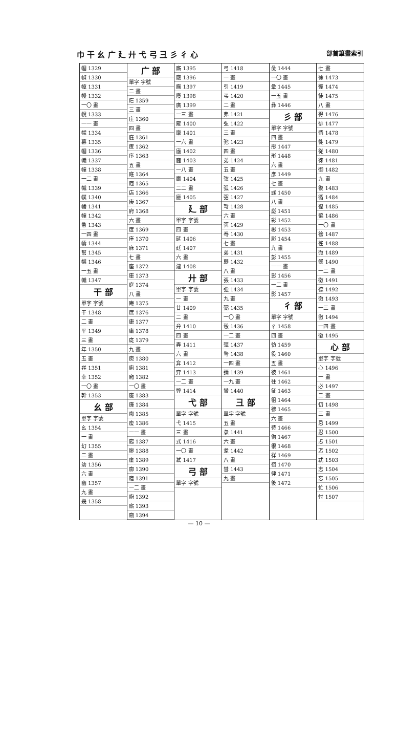巾 干 幺 广 廴 廾 弋 弓 彐 彡 彳 心 部首筆畫索引
| 幗 1329 |
| 幀 1330 |
| 幛 1331 |
| 幔 1332 |
| 一〇 畫 |
| 幌 1333 |
| 一一 畫 |
| 幪 1334 |
| 幕 1335 |
| 幗 1336 |
| 幟 1337 |
| 幢 1338 |
| 一二 畫 |
| 幟 1339 |
| 幞 1340 |
| 幡 1341 |
| 幢 1342 |
| 幣 1343 |
| 一四 畫 |
| 幬 1344 |
| 幫 1345 |
| 幭 1346 |
| 一五 畫 |
| 幟 1347 |
| 干 部 |
| 單字 字號 |
| 干 1348 |
| 二 畫 |
| 平 1349 |
| 三 畫 |
| 年 1350 |
| 五 畫 |
| 幷 1351 |
| 幸 1352 |
| 一〇 畫 |
| 幹 1353 |
| 幺 部 |
| 單字 字號 |
| 幺 1354 |
| 一 畫 |
| 幻 1355 |
| 二 畫 |
| 幼 1356 |
| 六 畫 |
| 幽 1357 |
| 九 畫 |
| 幾 1358 |
| 广 部 |
| 單字 字號 |
| 二 畫 |
| 庀 1359 |
| 三 畫 |
| 庄 1360 |
| 四 畫 |
| 庇 1361 |
| 庋 1362 |
| 序 1363 |
| 五 畫 |
| 底 1364 |
| 庖 1365 |
| 店 1366 |
| 庚 1367 |
| 府 1368 |
| 六 畫 |
| 度 1369 |
| 庠 1370 |
| 庥 1371 |
| 七 畫 |
| 座 1372 |
| 庫 1373 |
| 庭 1374 |
| 八 畫 |
| 庵 1375 |
| 庶 1376 |
| 康 1377 |
| 庸 1378 |
| 庹 1379 |
| 九 畫 |
| 庾 1380 |
| 廁 1381 |
| 廂 1382 |
| 一〇 畫 |
| 廈 1383 |
| 廉 1384 |
| 廓 1385 |
| 廋 1386 |
| 一一 畫 |
| 廏 1387 |
| 廖 1388 |
| 廑 1389 |
| 廓 1390 |
| 廕 1391 |
| 一二 畫 |
| 廚 1392 |
| 廝 1393 |
| 廟 1394 |
| 廝 1395 |
| 廠 1396 |
| 廡 1397 |
| 廢 1398 |
| 廣 1399 |
| 一三 畫 |
| 廨 1400 |
| 廩 1401 |
| 一六 畫 |
| 廬 1402 |
| 廱 1403 |
| 一八 畫 |
| 廳 1404 |
| 二二 畫 |
| 廳 1405 |
| 廴 部 |
| 單字 字號 |
| 四 畫 |
| 延 1406 |
| 廷 1407 |
| 六 畫 |
| 建 1408 |
| 廾 部 |
| 單字 字號 |
| 一 畫 |
| 廿 1409 |
| 二 畫 |
| 弁 1410 |
| 四 畫 |
| 弄 1411 |
| 六 畫 |
| 弇 1412 |
| 弈 1413 |
| 一二 畫 |
| 弊 1414 |
| 弋 部 |
| 單字 字號 |
| 弋 1415 |
| 三 畫 |
| 式 1416 |
| 一〇 畫 |
| 弒 1417 |
| 弓 部 |
| 單字 字號 |
| 弓 1418 |
| 一 畫 |
| 引 1419 |
| 弔 1420 |
| 二 畫 |
| 弗 1421 |
| 弘 1422 |
| 三 畫 |
| 弛 1423 |
| 四 畫 |
| 弟 1424 |
| 五 畫 |
| 弦 1425 |
| 弧 1426 |
| 弨 1427 |
| 弩 1428 |
| 六 畫 |
| 弭 1429 |
| 弮 1430 |
| 七 畫 |
| 弟 1431 |
| 弱 1432 |
| 八 畫 |
| 張 1433 |
| 強 1434 |
| 九 畫 |
| 弼 1435 |
| 一〇 畫 |
| 彀 1436 |
| 一二 畫 |
| 彈 1437 |
| 彆 1438 |
| 一四 畫 |
| 彌 1439 |
| 一九 畫 |
| 彎 1440 |
| 彐 部 |
| 單字 字號 |
| 五 畫 |
| 彔 1441 |
| 六 畫 |
| 彖 1442 |
| 八 畫 |
| 彗 1443 |
| 九 畫 |
| 彘 1444 |
| 一〇 畫 |
| 彙 1445 |
| 一五 畫 |
| 彝 1446 |
| 彡 部 |
| 單字 字號 |
| 四 畫 |
| 彤 1447 |
| 形 1448 |
| 六 畫 |
| 彥 1449 |
| 七 畫 |
| 彧 1450 |
| 八 畫 |
| 彪 1451 |
| 彩 1452 |
| 彬 1453 |
| 彫 1454 |
| 九 畫 |
| 彭 1455 |
| 一一 畫 |
| 彰 1456 |
| 一二 畫 |
| 影 1457 |
| 彳 部 |
| 單字 字號 |
| 彳 1458 |
| 四 畫 |
| 彷 1459 |
| 役 1460 |
| 五 畫 |
| 彼 1461 |
| 往 1462 |
| 征 1463 |
| 徂 1464 |
| 彿 1465 |
| 六 畫 |
| 待 1466 |
| 徇 1467 |
| 很 1468 |
| 徉 1469 |
| 徊 1470 |
| 律 1471 |
| 後 1472 |
| 七 畫 |
| 徐 1473 |
| 徑 1474 |
| 徒 1475 |
| 八 畫 |
| 得 1476 |
| 徘 1477 |
| 徜 1478 |
| 徙 1479 |
| 從 1480 |
| 徠 1481 |
| 御 1482 |
| 九 畫 |
| 復 1483 |
| 循 1484 |
| 徨 1485 |
| 徧 1486 |
| 一〇 畫 |
| 徬 1487 |
| 徭 1488 |
| 微 1489 |
| 徯 1490 |
| 一二 畫 |
| 徵 1491 |
| 德 1492 |
| 徹 1493 |
| 一三 畫 |
| 徼 1494 |
| 一四 畫 |
| 徽 1495 |
| 心 部 |
| 單字 字號 |
| 心 1496 |
| 一 畫 |
| 必 1497 |
| 二 畫 |
| 忉 1498 |
| 三 畫 |
| 忌 1499 |
| 忍 1500 |
| 忐 1501 |
| 忑 1502 |
| 忒 1503 |
| 志 1504 |
| 忘 1505 |
| 忙 1506 |
| 忖 1507 |
— 10 —